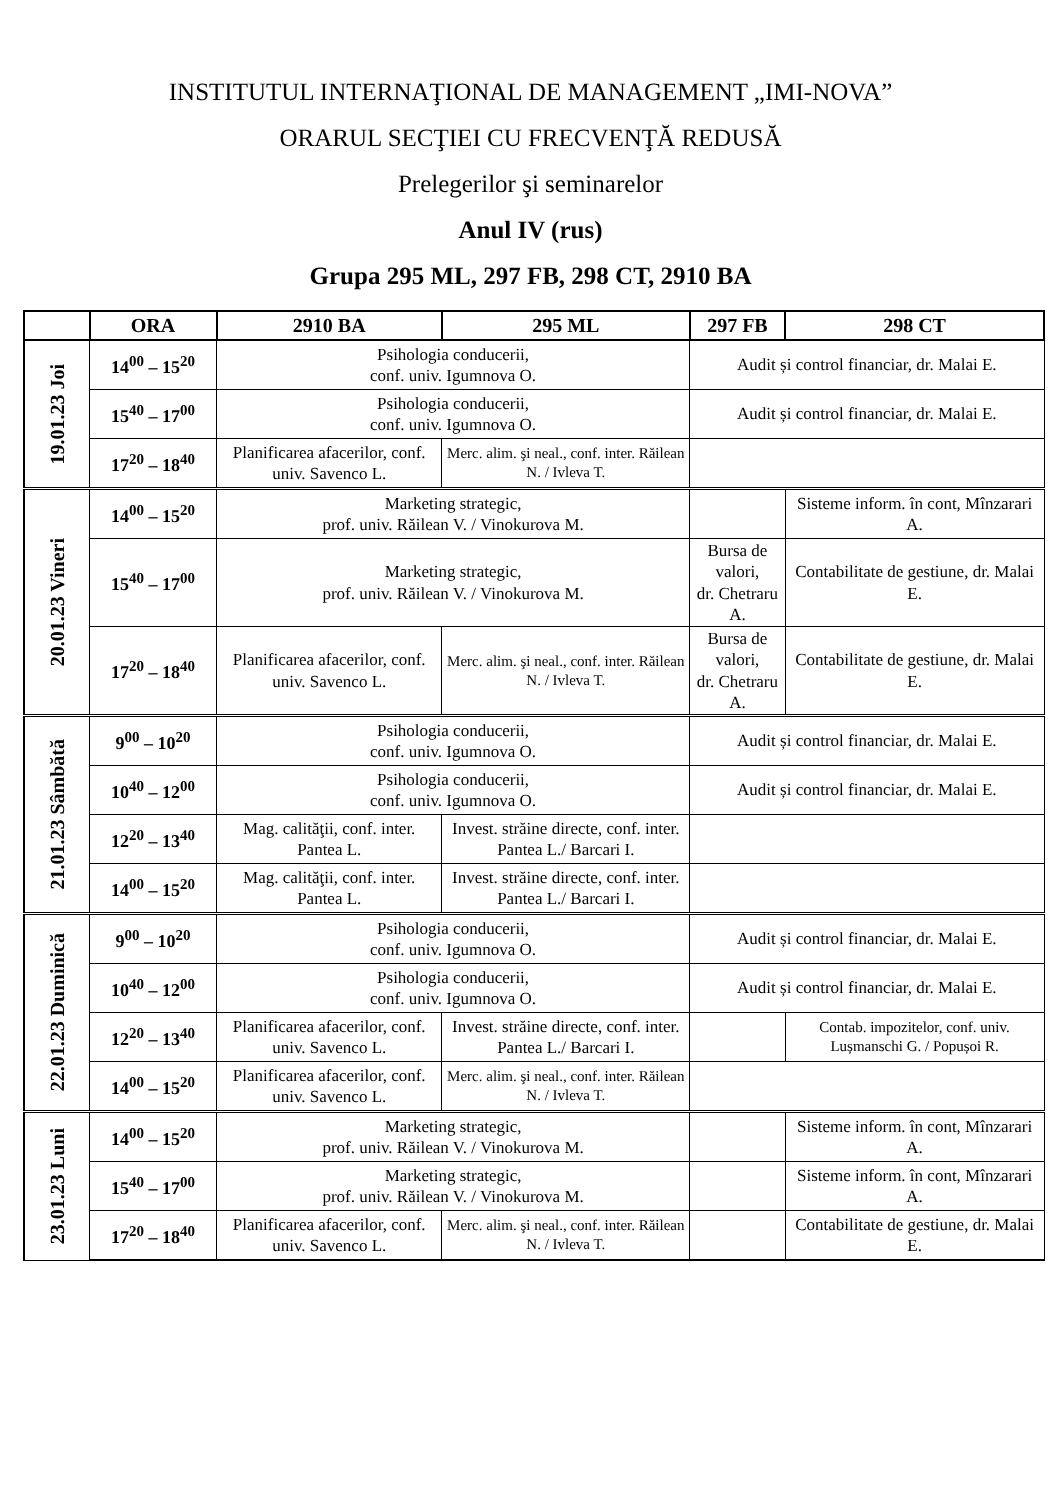INSTITUTUL INTERNAŢIONAL DE MANAGEMENT „IMI-NOVA”
ORARUL SECŢIEI CU FRECVENŢĂ REDUSĂ
Prelegerilor şi seminarelor
Anul IV (rus)
Grupa 295 ML, 297 FB, 298 CT, 2910 BA
| | ORA | 2910 BA | 295 ML | 297 FB | 298 CT |
| --- | --- | --- | --- | --- | --- |
| 19.01.23 Joi | 14<sup>00</sup> – 15<sup>20</sup> | Psihologia conducerii, conf. univ. Igumnova O. | | Audit și control financiar, dr. Malai E. | |
| | 15<sup>40</sup> – 17<sup>00</sup> | Psihologia conducerii, conf. univ. Igumnova O. | | Audit și control financiar, dr. Malai E. | |
| | 17<sup>20</sup> – 18<sup>40</sup> | Planificarea afacerilor, conf. univ. Savenco L. | Merc. alim. şi neal., conf. inter. Răilean N. / Ivleva T. | | |
| 20.01.23 Vineri | 14<sup>00</sup> – 15<sup>20</sup> | Marketing strategic, prof. univ. Răilean V. / Vinokurova M. | | | Sisteme inform. în cont, Mînzarari A. |
| | 15<sup>40</sup> – 17<sup>00</sup> | Marketing strategic, prof. univ. Răilean V. / Vinokurova M. | | Bursa de valori, dr. Chetraru A. | Contabilitate de gestiune, dr. Malai E. |
| | 17<sup>20</sup> – 18<sup>40</sup> | Planificarea afacerilor, conf. univ. Savenco L. | Merc. alim. şi neal., conf. inter. Răilean N. / Ivleva T. | Bursa de valori, dr. Chetraru A. | Contabilitate de gestiune, dr. Malai E. |
| 21.01.23 Sâmbătă | 9<sup>00</sup> – 10<sup>20</sup> | Psihologia conducerii, conf. univ. Igumnova O. | | Audit și control financiar, dr. Malai E. | |
| | 10<sup>40</sup> – 12<sup>00</sup> | Psihologia conducerii, conf. univ. Igumnova O. | | Audit și control financiar, dr. Malai E. | |
| | 12<sup>20</sup> – 13<sup>40</sup> | Mag. calităţii, conf. inter. Pantea L. | Invest. străine directe, conf. inter. Pantea L./ Barcari I. | | |
| | 14<sup>00</sup> – 15<sup>20</sup> | Mag. calităţii, conf. inter. Pantea L. | Invest. străine directe, conf. inter. Pantea L./ Barcari I. | | |
| 22.01.23 Duminică | 9<sup>00</sup> – 10<sup>20</sup> | Psihologia conducerii, conf. univ. Igumnova O. | | Audit și control financiar, dr. Malai E. | |
| | 10<sup>40</sup> – 12<sup>00</sup> | Psihologia conducerii, conf. univ. Igumnova O. | | Audit și control financiar, dr. Malai E. | |
| | 12<sup>20</sup> – 13<sup>40</sup> | Planificarea afacerilor, conf. univ. Savenco L. | Invest. străine directe, conf. inter. Pantea L./ Barcari I. | | Contab. impozitelor, conf. univ. Lușmanschi G. / Popușoi R. |
| | 14<sup>00</sup> – 15<sup>20</sup> | Planificarea afacerilor, conf. univ. Savenco L. | Merc. alim. şi neal., conf. inter. Răilean N. / Ivleva T. | | |
| 23.01.23 Luni | 14<sup>00</sup> – 15<sup>20</sup> | Marketing strategic, prof. univ. Răilean V. / Vinokurova M. | | | Sisteme inform. în cont, Mînzarari A. |
| | 15<sup>40</sup> – 17<sup>00</sup> | Marketing strategic, prof. univ. Răilean V. / Vinokurova M. | | | Sisteme inform. în cont, Mînzarari A. |
| | 17<sup>20</sup> – 18<sup>40</sup> | Planificarea afacerilor, conf. univ. Savenco L. | Merc. alim. şi neal., conf. inter. Răilean N. / Ivleva T. | | Contabilitate de gestiune, dr. Malai E. |